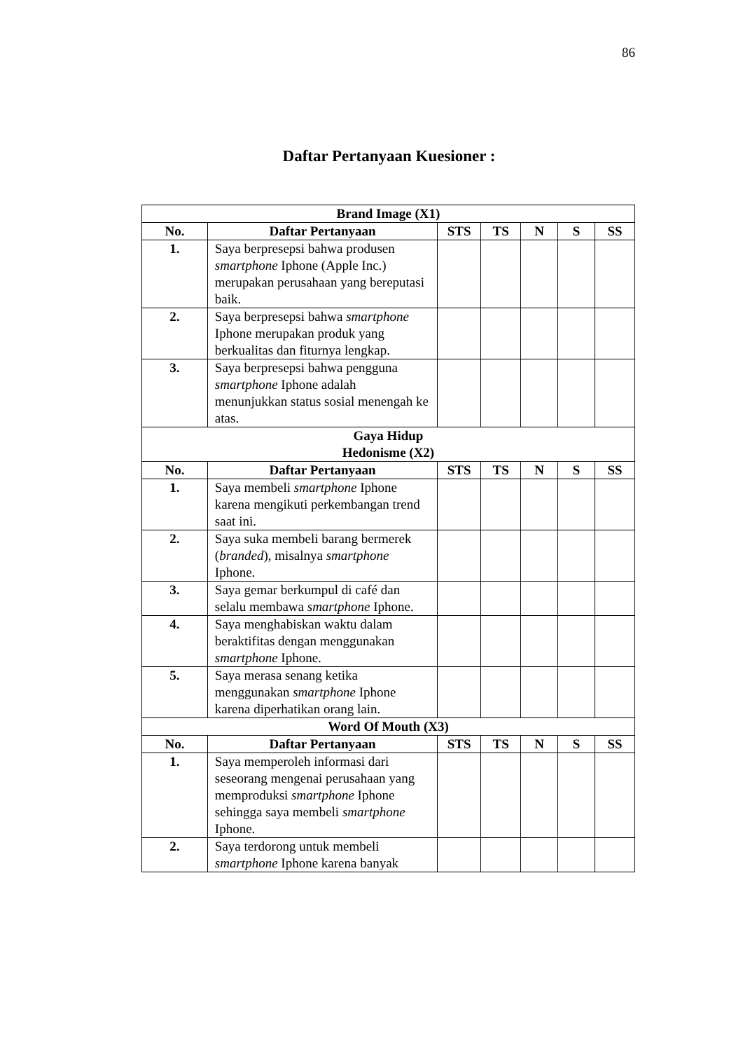86
Daftar Pertanyaan Kuesioner :
| Brand Image (X1) | | | | | | |
| --- | --- | --- | --- | --- | --- | --- |
| No. | Daftar Pertanyaan | STS | TS | N | S | SS |
| 1. | Saya berpresepsi bahwa produsen smartphone Iphone (Apple Inc.) merupakan perusahaan yang bereputasi baik. | | | | | |
| 2. | Saya berpresepsi bahwa smartphone Iphone merupakan produk yang berkualitas dan fiturnya lengkap. | | | | | |
| 3. | Saya berpresepsi bahwa pengguna smartphone Iphone adalah menunjukkan status sosial menengah ke atas. | | | | | |
| Gaya Hidup Hedonisme (X2) | | | | | | |
| No. | Daftar Pertanyaan | STS | TS | N | S | SS |
| 1. | Saya membeli smartphone Iphone karena mengikuti perkembangan trend saat ini. | | | | | |
| 2. | Saya suka membeli barang bermerek ( branded ), misalnya smartphone Iphone. | | | | | |
| 3. | Saya gemar berkumpul di café dan selalu membawa smartphone Iphone. | | | | | |
| 4. | Saya menghabiskan waktu dalam beraktifitas dengan menggunakan smartphone Iphone. | | | | | |
| 5. | Saya merasa senang ketika menggunakan smartphone Iphone karena diperhatikan orang lain. | | | | | |
| Word Of Mouth (X3) | | | | | | |
| No. | Daftar Pertanyaan | STS | TS | N | S | SS |
| 1. | Saya memperoleh informasi dari seseorang mengenai perusahaan yang memproduksi smartphone Iphone sehingga saya membeli smartphone Iphone. | | | | | |
| 2. | Saya terdorong untuk membeli smartphone Iphone karena banyak | | | | | |